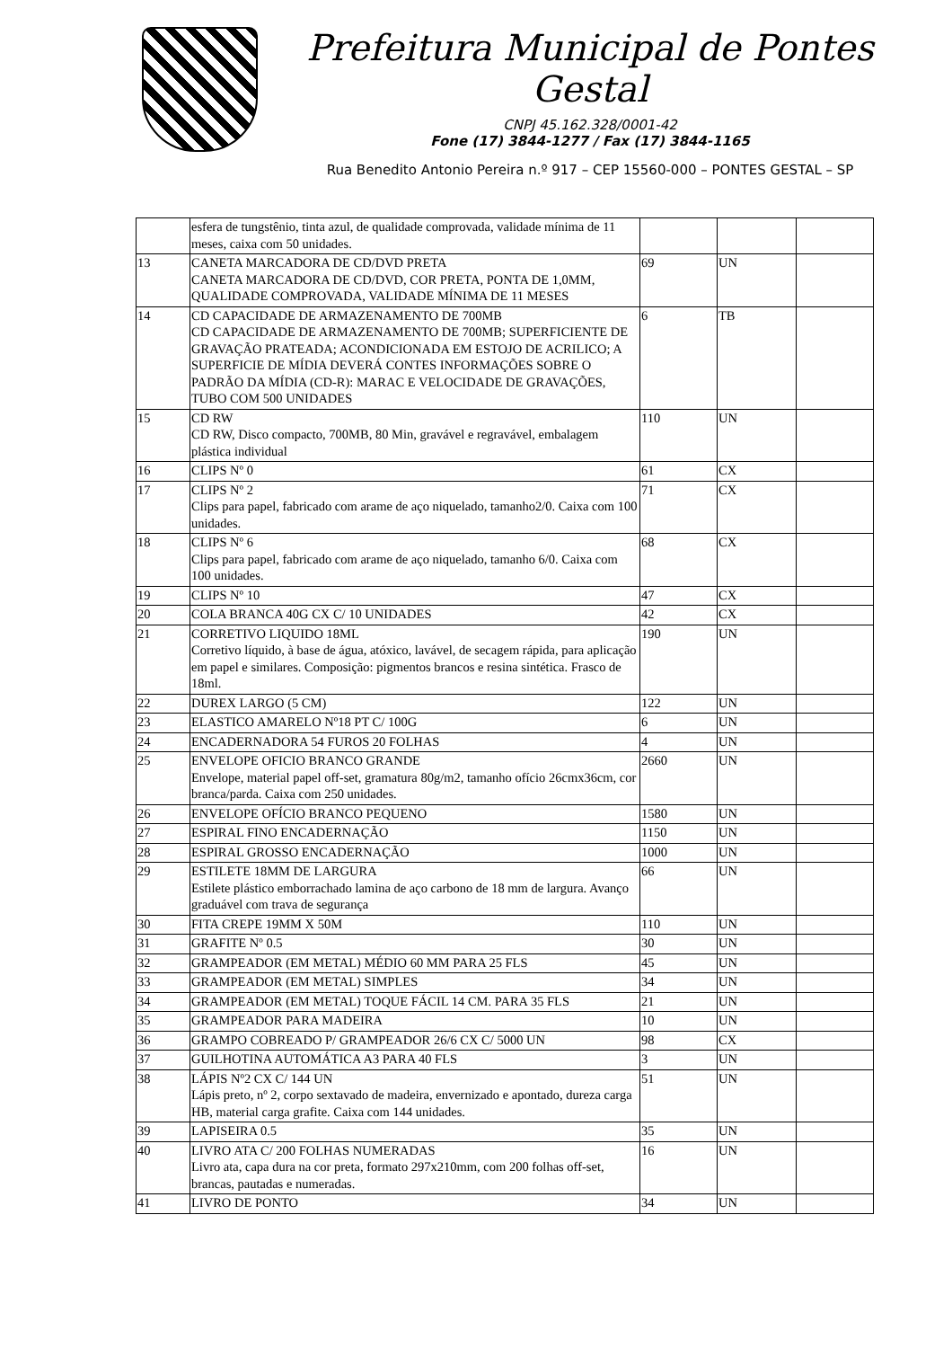Prefeitura Municipal de Pontes Gestal
CNPJ 45.162.328/0001-42
Fone (17) 3844-1277 / Fax (17) 3844-1165
Rua Benedito Antonio Pereira n.º 917 – CEP 15560-000 – PONTES GESTAL – SP
| | esfera de tungstênio, tinta azul, de qualidade comprovada, validade mínima de 11 meses, caixa com 50 unidades. | | | |
| 13 | CANETA MARCADORA DE CD/DVD PRETA CANETA MARCADORA DE CD/DVD, COR PRETA, PONTA DE 1,0MM, QUALIDADE COMPROVADA, VALIDADE MÍNIMA DE 11 MESES | 69 | UN | |
| 14 | CD CAPACIDADE DE ARMAZENAMENTO DE 700MB CD CAPACIDADE DE ARMAZENAMENTO DE 700MB; SUPERFICIENTE DE GRAVAÇÃO PRATEADA; ACONDICIONADA EM ESTOJO DE ACRILICO; A SUPERFICIE DE MÍDIA DEVERÁ CONTES INFORMAÇÕES SOBRE O PADRÃO DA MÍDIA (CD-R): MARAC E VELOCIDADE DE GRAVAÇÕES, TUBO COM 500 UNIDADES | 6 | TB | |
| 15 | CD RW CD RW, Disco compacto, 700MB, 80 Min, gravável e regravável, embalagem plástica individual | 110 | UN | |
| 16 | CLIPS Nº 0 | 61 | CX | |
| 17 | CLIPS Nº 2 Clips para papel, fabricado com arame de aço niquelado, tamanho2/0. Caixa com 100 unidades. | 71 | CX | |
| 18 | CLIPS Nº 6 Clips para papel, fabricado com arame de aço niquelado, tamanho 6/0. Caixa com 100 unidades. | 68 | CX | |
| 19 | CLIPS Nº 10 | 47 | CX | |
| 20 | COLA BRANCA 40G CX C/ 10 UNIDADES | 42 | CX | |
| 21 | CORRETIVO LIQUIDO 18ML Corretivo líquido, à base de água, atóxico, lavável, de secagem rápida, para aplicação em papel e similares. Composição: pigmentos brancos e resina sintética. Frasco de 18ml. | 190 | UN | |
| 22 | DUREX LARGO (5 CM) | 122 | UN | |
| 23 | ELASTICO AMARELO Nº18 PT C/ 100G | 6 | UN | |
| 24 | ENCADERNADORA 54 FUROS 20 FOLHAS | 4 | UN | |
| 25 | ENVELOPE OFICIO BRANCO GRANDE Envelope, material papel off-set, gramatura 80g/m2, tamanho ofício 26cmx36cm, cor branca/parda. Caixa com 250 unidades. | 2660 | UN | |
| 26 | ENVELOPE OFÍCIO BRANCO PEQUENO | 1580 | UN | |
| 27 | ESPIRAL FINO ENCADERNAÇÃO | 1150 | UN | |
| 28 | ESPIRAL GROSSO ENCADERNAÇÃO | 1000 | UN | |
| 29 | ESTILETE 18MM DE LARGURA Estilete plástico emborrachado lamina de aço carbono de 18 mm de largura. Avanço graduável com trava de segurança | 66 | UN | |
| 30 | FITA CREPE 19MM X 50M | 110 | UN | |
| 31 | GRAFITE Nº 0.5 | 30 | UN | |
| 32 | GRAMPEADOR (EM METAL) MÉDIO 60 MM PARA 25 FLS | 45 | UN | |
| 33 | GRAMPEADOR (EM METAL) SIMPLES | 34 | UN | |
| 34 | GRAMPEADOR (EM METAL) TOQUE FÁCIL 14 CM. PARA 35 FLS | 21 | UN | |
| 35 | GRAMPEADOR PARA MADEIRA | 10 | UN | |
| 36 | GRAMPO COBREADO P/ GRAMPEADOR 26/6 CX C/ 5000 UN | 98 | CX | |
| 37 | GUILHOTINA AUTOMÁTICA A3 PARA 40 FLS | 3 | UN | |
| 38 | LÁPIS Nº2 CX C/ 144 UN Lápis preto, nº 2, corpo sextavado de madeira, envernizado e apontado, dureza carga HB, material carga grafite. Caixa com 144 unidades. | 51 | UN | |
| 39 | LAPISEIRA 0.5 | 35 | UN | |
| 40 | LIVRO ATA C/ 200 FOLHAS NUMERADAS Livro ata, capa dura na cor preta, formato 297x210mm, com 200 folhas off-set, brancas, pautadas e numeradas. | 16 | UN | |
| 41 | LIVRO DE PONTO | 34 | UN | |